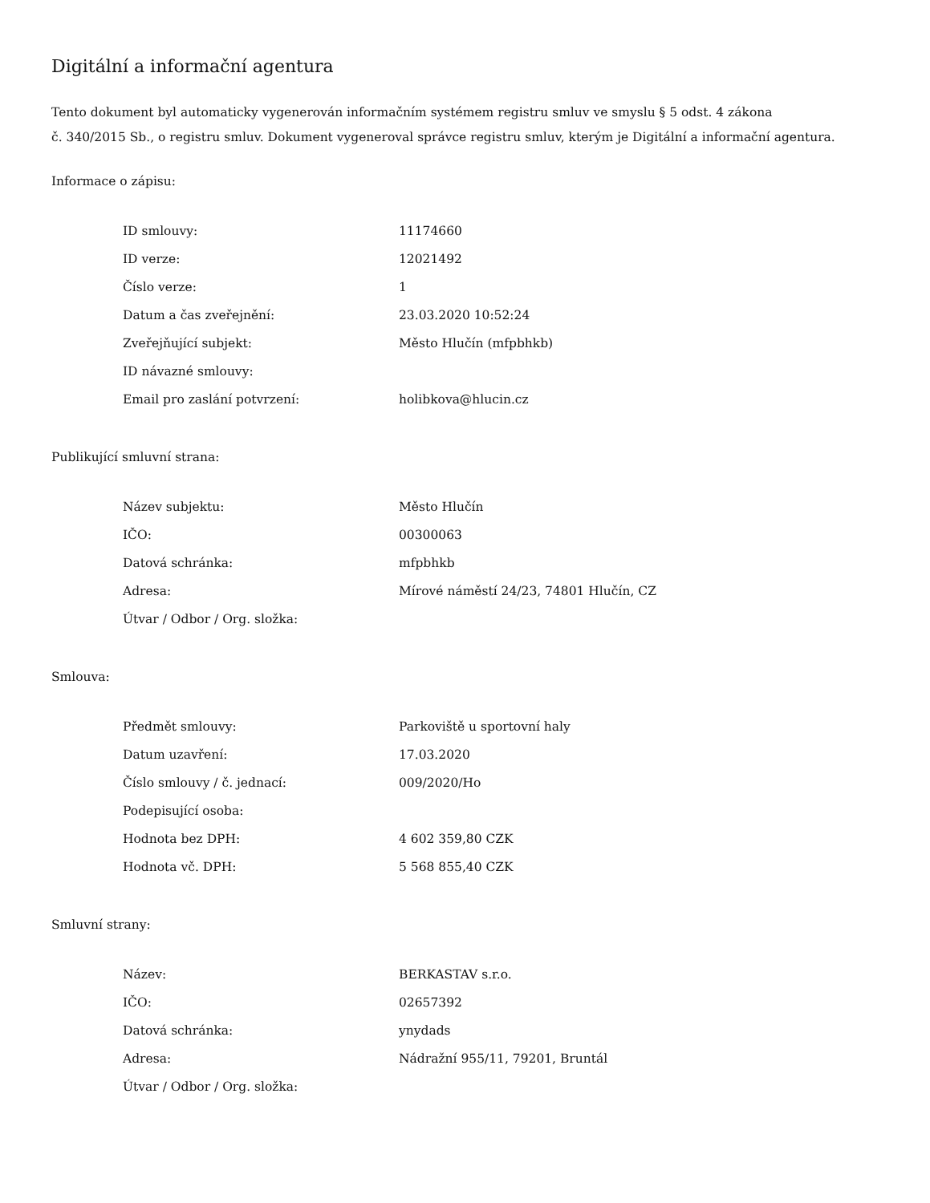Digitální a informační agentura
Tento dokument byl automaticky vygenerován informačním systémem registru smluv ve smyslu § 5 odst. 4 zákona
č. 340/2015 Sb., o registru smluv. Dokument vygeneroval správce registru smluv, kterým je Digitální a informační agentura.
Informace o zápisu:
| ID smlouvy: | 11174660 |
| ID verze: | 12021492 |
| Číslo verze: | 1 |
| Datum a čas zveřejnění: | 23.03.2020 10:52:24 |
| Zveřejňující subjekt: | Město Hlučín (mfpbhkb) |
| ID návazné smlouvy: | |
| Email pro zaslání potvrzení: | holibkova@hlucin.cz |
Publikující smluvní strana:
| Název subjektu: | Město Hlučín |
| IČO: | 00300063 |
| Datová schránka: | mfpbhkb |
| Adresa: | Mírové náměstí 24/23, 74801 Hlučín, CZ |
| Útvar / Odbor / Org. složka: | |
Smlouva:
| Předmět smlouvy: | Parkoviště u sportovní haly |
| Datum uzavření: | 17.03.2020 |
| Číslo smlouvy / č. jednací: | 009/2020/Ho |
| Podepisující osoba: | |
| Hodnota bez DPH: | 4 602 359,80 CZK |
| Hodnota vč. DPH: | 5 568 855,40 CZK |
Smluvní strany:
| Název: | BERKASTAV s.r.o. |
| IČO: | 02657392 |
| Datová schránka: | ynydads |
| Adresa: | Nádražní 955/11, 79201, Bruntál |
| Útvar / Odbor / Org. složka: | |